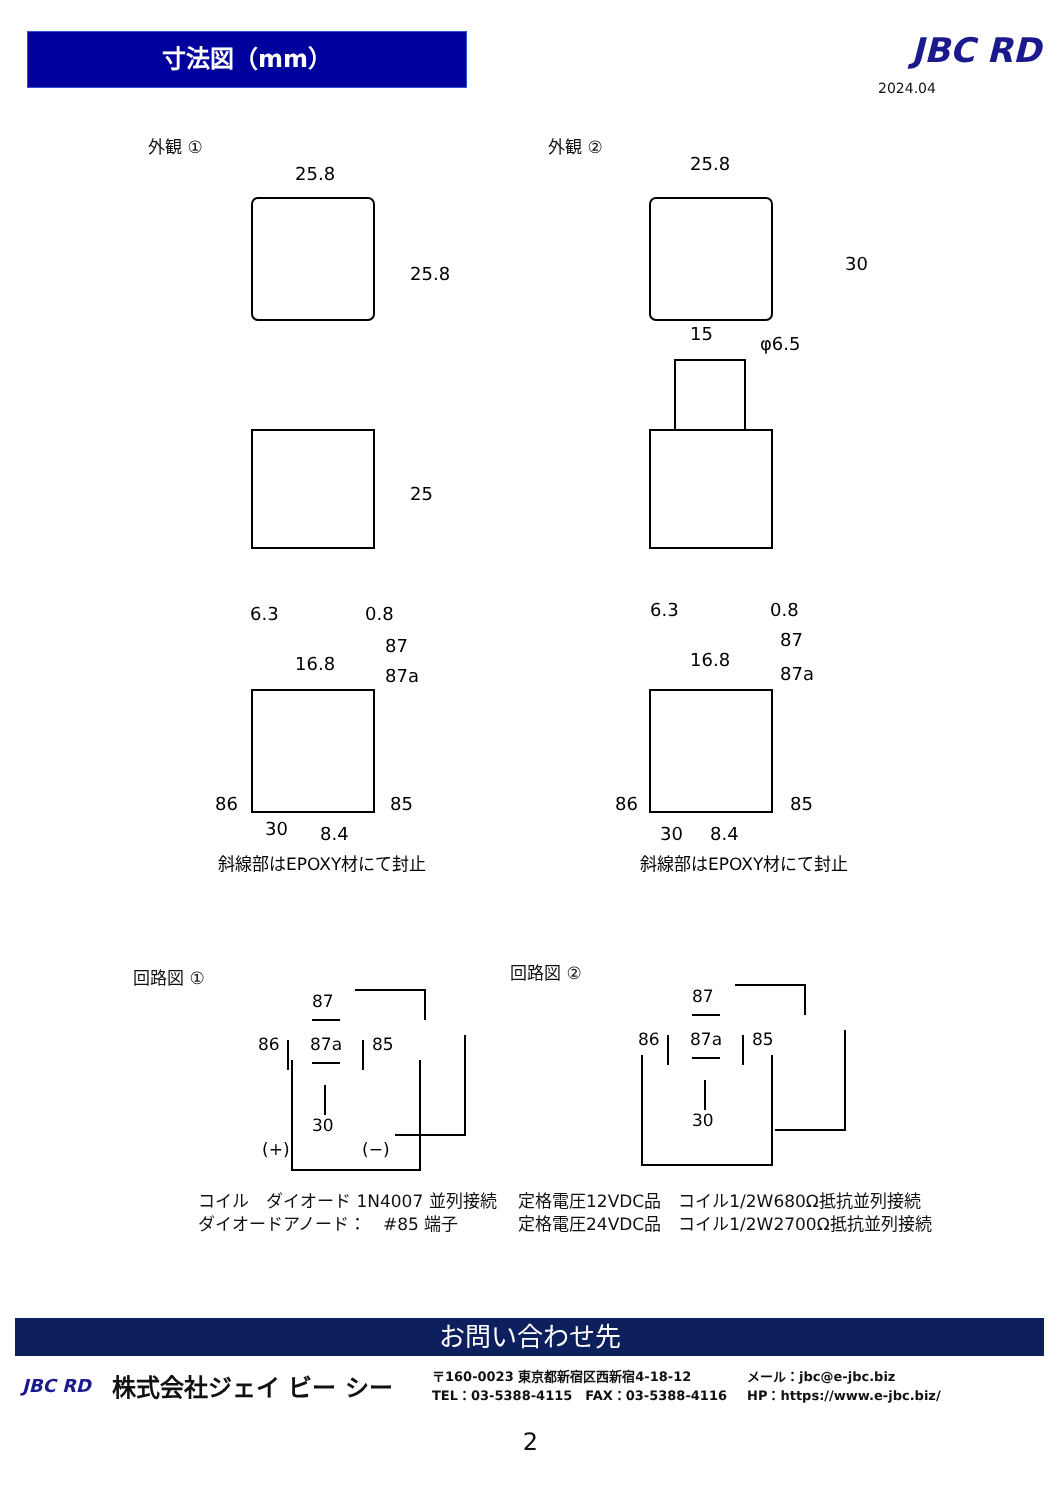寸法図（mm） JBC RD
2024.04
外観 ① 外観 ②
25.8
25.8
25
6.3
0.8
16.8
87
87a
86
85
30
8.4
斜線部はEPOXY材にて封止
25.8
15
φ6.5
30
6.3
0.8
16.8
87
87a
86
85
30
8.4
斜線部はEPOXY材にて封止
回路図 ① 回路図 ②
87
86
87a
85
30
(+)
(−)
87
86
87a
85
30
コイル　ダイオード 1N4007 並列接続
ダイオードアノード：　#85 端子
定格電圧12VDC品　コイル1/2W680Ω抵抗並列接続
定格電圧24VDC品　コイル1/2W2700Ω抵抗並列接続
お問い合わせ先
JBC RD 株式会社ジェイ ビー シー 〒160-0023 東京都新宿区西新宿4-18-12
TEL：03-5388-4115　FAX：03-5388-4116 メール：jbc@e-jbc.biz
HP：https://www.e-jbc.biz/
2